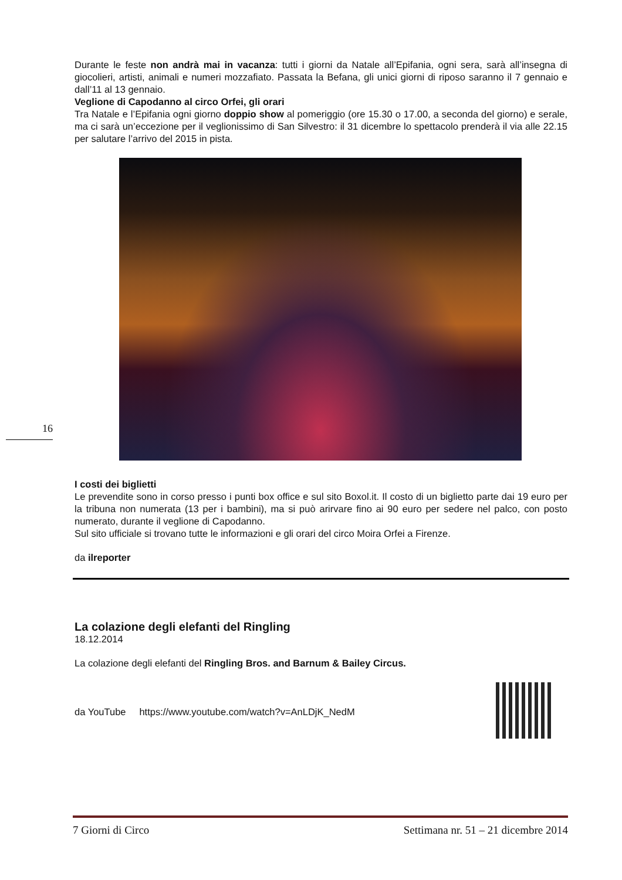Durante le feste non andrà mai in vacanza: tutti i giorni da Natale all’Epifania, ogni sera, sarà all’insegna di giocolieri, artisti, animali e numeri mozzafiato. Passata la Befana, gli unici giorni di riposo saranno il 7 gennaio e dall’11 al 13 gennaio.
Veglione di Capodanno al circo Orfei, gli orari
Tra Natale e l’Epifania ogni giorno doppio show al pomeriggio (ore 15.30 o 17.00, a seconda del giorno) e serale, ma ci sarà un’eccezione per il veglionissimo di San Silvestro: il 31 dicembre lo spettacolo prenderà il via alle 22.15 per salutare l’arrivo del 2015 in pista.
I costi dei biglietti
Le prevendite sono in corso presso i punti box office e sul sito Boxol.it. Il costo di un biglietto parte dai 19 euro per la tribuna non numerata (13 per i bambini), ma si può arirvare fino ai 90 euro per sedere nel palco, con posto numerato, durante il veglione di Capodanno.
Sul sito ufficiale si trovano tutte le informazioni e gli orari del circo Moira Orfei a Firenze.
da ilreporter
La colazione degli elefanti del Ringling
18.12.2014
La colazione degli elefanti del Ringling Bros. and Barnum & Bailey Circus.
da YouTube https://www.youtube.com/watch?v=AnLDjK_NedM
16
7 Giorni di Circo Settimana nr. 51 – 21 dicembre 2014